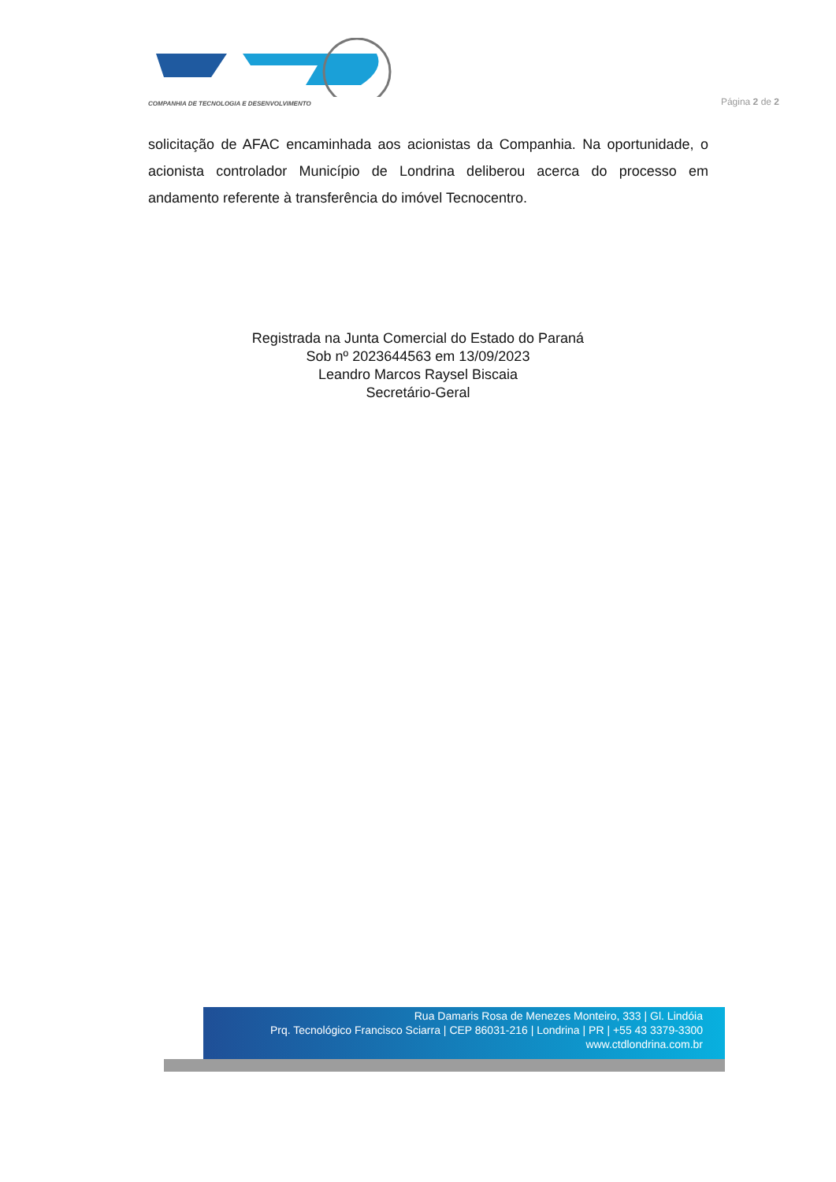COMPANHIA DE TECNOLOGIA E DESENVOLVIMENTO
Página 2 de 2
solicitação de AFAC encaminhada aos acionistas da Companhia. Na oportunidade, o acionista controlador Município de Londrina deliberou acerca do processo em andamento referente à transferência do imóvel Tecnocentro.
Registrada na Junta Comercial do Estado do Paraná
Sob nº 2023644563 em 13/09/2023
Leandro Marcos Raysel Biscaia
Secretário-Geral
Rua Damaris Rosa de Menezes Monteiro, 333 | Gl. Lindóia
Prq. Tecnológico Francisco Sciarra | CEP 86031-216 | Londrina | PR | +55 43 3379-3300
www.ctdlondrina.com.br